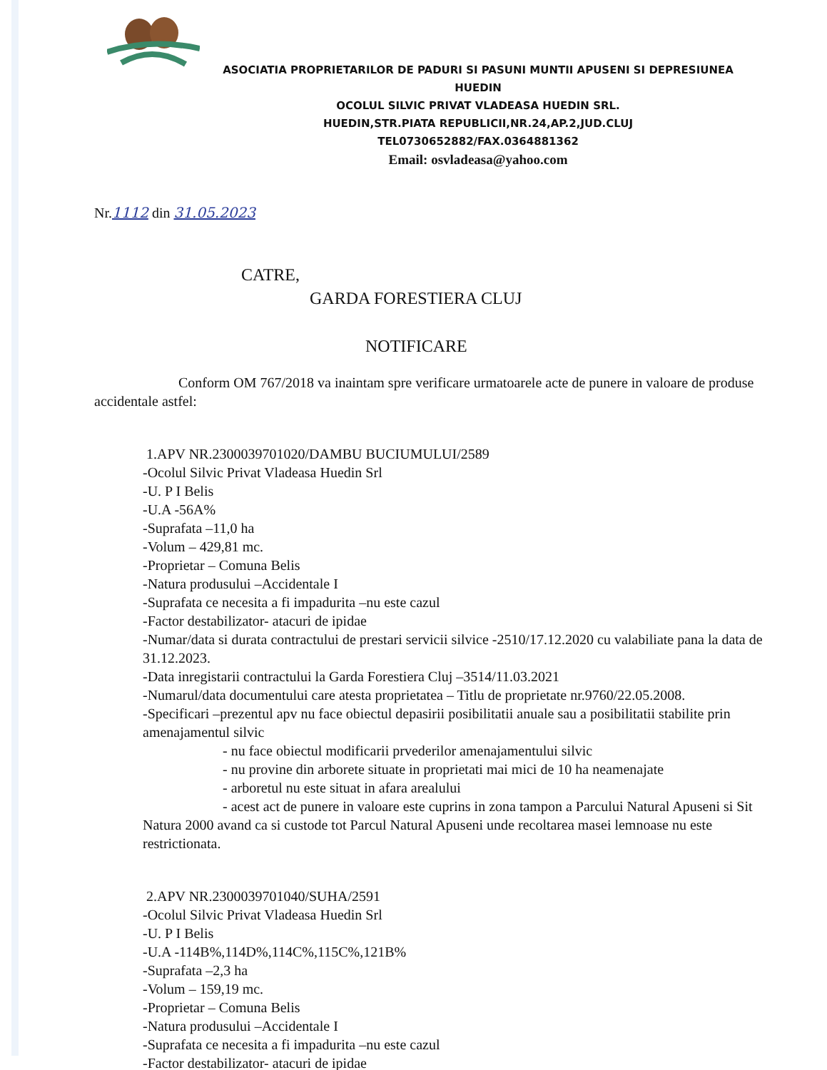ASOCIATIA PROPRIETARILOR DE PADURI SI PASUNI MUNTII APUSENI SI DEPRESIUNEA HUEDIN
OCOLUL SILVIC PRIVAT VLADEASA HUEDIN SRL.
HUEDIN,STR.PIATA REPUBLICII,NR.24,AP.2,JUD.CLUJ
TEL0730652882/FAX.0364881362
Email: osvladeasa@yahoo.com
Nr.1112 din 31.05.2023
CATRE,
GARDA FORESTIERA CLUJ
NOTIFICARE
Conform OM 767/2018 va inaintam spre verificare urmatoarele acte de punere in valoare de produse accidentale astfel:
1.APV NR.2300039701020/DAMBU BUCIUMULUI/2589
-Ocolul Silvic Privat Vladeasa Huedin Srl
-U. P I Belis
-U.A -56A%
-Suprafata –11,0 ha
-Volum – 429,81 mc.
-Proprietar – Comuna Belis
-Natura produsului –Accidentale I
-Suprafata ce necesita a fi impadurita –nu este cazul
-Factor destabilizator- atacuri de ipidae
-Numar/data si durata contractului de prestari servicii silvice -2510/17.12.2020 cu valabiliate pana la data de 31.12.2023.
-Data inregistarii contractului la Garda Forestiera Cluj –3514/11.03.2021
-Numarul/data documentului care atesta proprietatea – Titlu de proprietate nr.9760/22.05.2008.
-Specificari –prezentul apv nu face obiectul depasirii posibilitatii anuale sau a posibilitatii stabilite prin amenajamentul silvic
- nu face obiectul modificarii prvederilor amenajamentului silvic
- nu provine din arborete situate in proprietati mai mici de 10 ha neamenajate
- arboretul nu este situat in afara arealului
- acest act de punere in valoare este cuprins in zona tampon a Parcului Natural Apuseni si Sit Natura 2000 avand ca si custode tot Parcul Natural Apuseni unde recoltarea masei lemnoase nu este restrictionata.
2.APV NR.2300039701040/SUHA/2591
-Ocolul Silvic Privat Vladeasa Huedin Srl
-U. P I Belis
-U.A -114B%,114D%,114C%,115C%,121B%
-Suprafata –2,3 ha
-Volum – 159,19 mc.
-Proprietar – Comuna Belis
-Natura produsului –Accidentale I
-Suprafata ce necesita a fi impadurita –nu este cazul
-Factor destabilizator- atacuri de ipidae